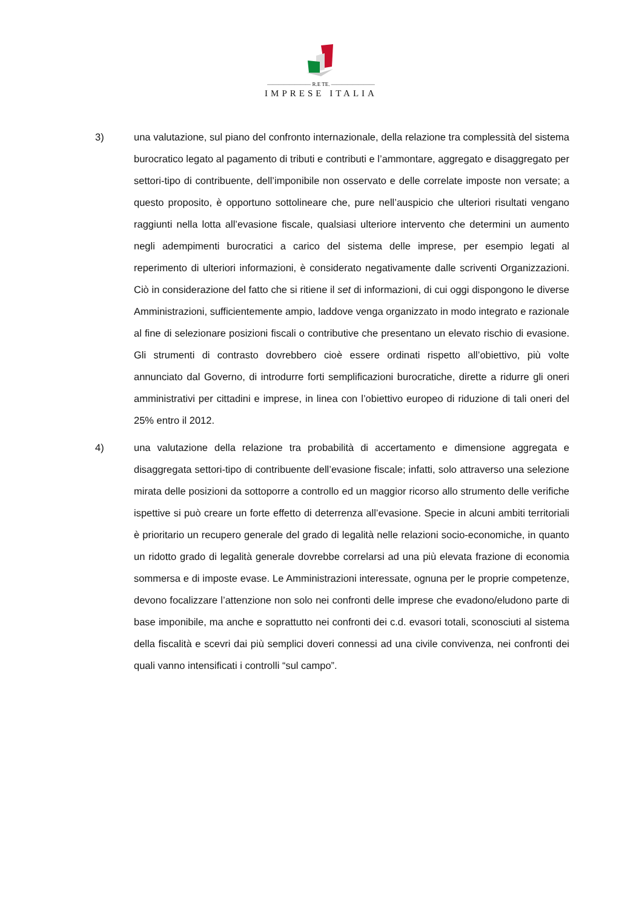———————— R.E TE. ————————
IMPRESE ITALIA
3) una valutazione, sul piano del confronto internazionale, della relazione tra complessità del sistema burocratico legato al pagamento di tributi e contributi e l’ammontare, aggregato e disaggregato per settori-tipo di contribuente, dell’imponibile non osservato e delle correlate imposte non versate; a questo proposito, è opportuno sottolineare che, pure nell’auspicio che ulteriori risultati vengano raggiunti nella lotta all’evasione fiscale, qualsiasi ulteriore intervento che determini un aumento negli adempimenti burocratici a carico del sistema delle imprese, per esempio legati al reperimento di ulteriori informazioni, è considerato negativamente dalle scriventi Organizzazioni. Ciò in considerazione del fatto che si ritiene il set di informazioni, di cui oggi dispongono le diverse Amministrazioni, sufficientemente ampio, laddove venga organizzato in modo integrato e razionale al fine di selezionare posizioni fiscali o contributive che presentano un elevato rischio di evasione. Gli strumenti di contrasto dovrebbero cioè essere ordinati rispetto all’obiettivo, più volte annunciato dal Governo, di introdurre forti semplificazioni burocratiche, dirette a ridurre gli oneri amministrativi per cittadini e imprese, in linea con l’obiettivo europeo di riduzione di tali oneri del 25% entro il 2012.
4) una valutazione della relazione tra probabilità di accertamento e dimensione aggregata e disaggregata settori-tipo di contribuente dell’evasione fiscale; infatti, solo attraverso una selezione mirata delle posizioni da sottoporre a controllo ed un maggior ricorso allo strumento delle verifiche ispettive si può creare un forte effetto di deterrenza all’evasione. Specie in alcuni ambiti territoriali è prioritario un recupero generale del grado di legalità nelle relazioni socio-economiche, in quanto un ridotto grado di legalità generale dovrebbe correlarsi ad una più elevata frazione di economia sommersa e di imposte evase. Le Amministrazioni interessate, ognuna per le proprie competenze, devono focalizzare l’attenzione non solo nei confronti delle imprese che evadono/eludono parte di base imponibile, ma anche e soprattutto nei confronti dei c.d. evasori totali, sconosciuti al sistema della fiscalità e scevri dai più semplici doveri connessi ad una civile convivenza, nei confronti dei quali vanno intensificati i controlli “sul campo”.